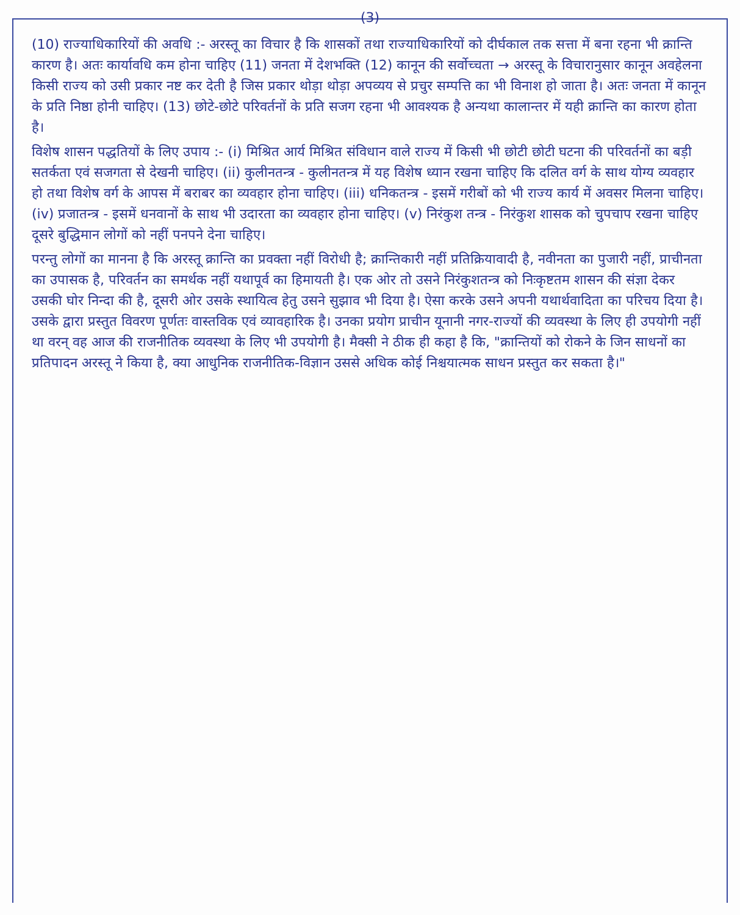(3)
(10) राज्याधिकारियों की अवधि :- अरस्तू का विचार है कि शासकों तथा राज्याधिकारियों को दीर्घकाल तक सत्ता में बना रहना भी क्रान्ति कारण है। अतः कार्यावधि कम होना चाहिए (11) जनता में देशभक्ति (12) कानून की सर्वोच्चता → अरस्तू के विचारानुसार कानून अवहेलना किसी राज्य को उसी प्रकार नष्ट कर देती है जिस प्रकार थोड़ा थोड़ा अपव्यय से प्रचुर सम्पत्ति का भी विनाश हो जाता है। अतः जनता में कानून के प्रति निष्ठा होनी चाहिए। (13) छोटे-छोटे परिवर्तनों के प्रति सजग रहना भी आवश्यक है अन्यथा कालान्तर में यही क्रान्ति का कारण होता है।
विशेष शासन पद्धतियों के लिए उपाय :- (i) मिश्रित आर्य मिश्रित संविधान वाले राज्य में किसी भी छोटी छोटी घटना की परिवर्तनों का बड़ी सतर्कता एवं सजगता से देखनी चाहिए। (ii) कुलीनतन्त्र - कुलीनतन्त्र में यह विशेष ध्यान रखना चाहिए कि दलित वर्ग के साथ योग्य व्यवहार हो तथा विशेष वर्ग के आपस में बराबर का व्यवहार होना चाहिए। (iii) धनिकतन्त्र - इसमें गरीबों को भी राज्य कार्य में अवसर मिलना चाहिए। (iv) प्रजातन्त्र - इसमें धनवानों के साथ भी उदारता का व्यवहार होना चाहिए। (v) निरंकुश तन्त्र - निरंकुश शासक को चुपचाप रखना चाहिए दूसरे बुद्धिमान लोगों को नहीं पनपने देना चाहिए।
परन्तु लोगों का मानना है कि अरस्तू क्रान्ति का प्रवक्ता नहीं विरोधी है; क्रान्तिकारी नहीं प्रतिक्रियावादी है, नवीनता का पुजारी नहीं, प्राचीनता का उपासक है, परिवर्तन का समर्थक नहीं यथापूर्व का हिमायती है। एक ओर तो उसने निरंकुशतन्त्र को निःकृष्टतम शासन की संज्ञा देकर उसकी घोर निन्दा की है, दूसरी ओर उसके स्थायित्व हेतु उसने सुझाव भी दिया है। ऐसा करके उसने अपनी यथार्थवादिता का परिचय दिया है। उसके द्वारा प्रस्तुत विवरण पूर्णतः वास्तविक एवं व्यावहारिक है। उनका प्रयोग प्राचीन यूनानी नगर-राज्यों की व्यवस्था के लिए ही उपयोगी नहीं था वरन् वह आज की राजनीतिक व्यवस्था के लिए भी उपयोगी है। मैक्सी ने ठीक ही कहा है कि, "क्रान्तियों को रोकने के जिन साधनों का प्रतिपादन अरस्तू ने किया है, क्या आधुनिक राजनीतिक-विज्ञान उससे अधिक कोई निश्चयात्मक साधन प्रस्तुत कर सकता है।"